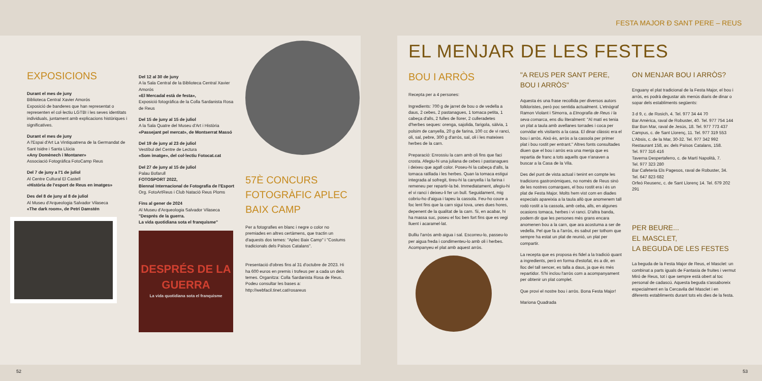EXPOSICIONS
Durant el mes de juny
Biblioteca Central Xavier Amorós
Exposició de banderes que han representat o representen el col·lectiu LGTBI i les seves identitats individuals, juntament amb explicacions històriques i significatives.
Durant el mes de juny
A l'Espai d'Art La Vintiquatrena de la Germandat de Sant Isidre i Santa Llúcia
«Any Domènech i Montaner»
Associació Fotogràfica FotoCamp Reus
Del 7 de juny a l'1 de juliol
Al Centre Cultural El Castell
«Història de l'esport de Reus en imatges»
Des del 8 de juny al 8 de juliol
Al Museu d'Arqueologia Salvador Vilaseca
«The dark room», de Petri Damstén
Del 12 al 30 de juny
A la Sala Central de la Biblioteca Central Xavier Amorós
«El Mercadal està de festa»,
Exposició fotogràfica de la Colla Sardanista Rosa de Reus
Del 15 de juny al 15 de juliol
A la Sala Quatre del Museu d'Art i Història
«Passejant pel mercat», de Montserrat Massó
Del 19 de juny al 23 de juliol
Vestíbul del Centre de Lectura
«Som imatge», del col·lectiu Fotocat.cat
Del 27 de juny al 15 de juliol
Palau Bofarull
FOTOSPORT 2022,
Biennal Internacional de Fotografia de l'Esport
Org. FotoArtReus i Club Natació Reus Ploms
Fins al gener de 2024
Al Museu d'Arqueologia Salvador Vilaseca
"Després de la guerra.
La vida quotidiana sota el franquisme"
DESPRÉS DE LA GUERRA
La vida quotidiana sota el franquisme
57È CONCURS FOTOGRÀFIC APLEC BAIX CAMP
Per a fotografies en blanc i negre o color no premiades en altres certàmens, que tractin un d'aquests dos temes: "Aplec Baix Camp" i "Costums tradicionals dels Països Catalans".
Presentació d'obres fins al 31 d'octubre de 2023. Hi ha 600 euros en premis i trofeus per a cada un dels temes. Organitza: Colla Sardanista Rosa de Reus. Podeu consultar les bases a: http://webfacil.tinet.cat/rosareus
52
FESTA MAJOR Ð SANT PERE – REUS
EL MENJAR DE LES FESTES
BOU I ARRÒS
Recepta per a 4 persones:
Ingredients: 700 g de jarret de bou o de vedella a daus, 2 cebes, 2 pastanagues, 1 tomaca petita, 1 cabeça d'alls, 2 fulles de llorer, 2 culleradetes d'herbes seques: orenga, sajolida, farigola, sàlvia, 1 polsim de canyella, 20 g de farina, 100 cc de vi ranci, oli, sal, pebre, 300 g d'arròs, sal, oli i les mateixes herbes de la carn.
Preparació: Enrossiu la carn amb oli fins que faci crosta. Afegiu-hi una juliana de cebes i pastanagues i deixeu que agafi color. Poseu-hi la cabeça d'alls, la tomaca ratllada i les herbes. Quan la tomaca estigui integrada al sofregit, tireu-hi la canyella i la farina i remeneu per repartir-la bé. Immediatament, afegiu-hi el vi ranci i deixeu-li fer un bull. Seguidament, mig cobriu-ho d'aigua i tapeu la cassola. Feu-ho coure a foc lent fins que la carn sigui tova, unes dues hores, depenent de la qualitat de la carn. Si, en acabar, hi ha massa suc, poseu el foc ben fort fins que es vegi lluent i acaramel·lat.
Bulliu l'arròs amb aigua i sal. Escorreu-lo, passeu-lo per aigua freda i condimenteu-lo amb oli i herbes. Acompanyeu el plat amb aquest arròs.
"A REUS PER SANT PERE, BOU I ARRÒS"
Aquesta és una frase recollida per diversos autors folkloristes, però poc sentida actualment. L'etnògraf Ramon Violant i Simorra, a Etnografia de Reus i la seva comarca, ens diu literalment: "Al matí es tenia un plat a taula amb avellanes torrades i coca per convidar els visitants a la casa. El dinar clàssic era el bou i arròs. Això és, arròs a la cassola per primer plat i bou rostit per entrant." Altres fonts consultades diuen que el bou i arròs era una menja que es repartia de franc a tots aquells que n'anaven a buscar a la Casa de la Vila.
Des del punt de vista actual i tenint en compte les tradicions gastronòmiques, no només de Reus sinó de les nostres comarques, el bou rostit era i és un plat de Festa Major. Molts hem vist com en diades especials apareixia a la taula allò que anomenem tall rodó rostit a la cassola, amb ceba, alls, en algunes ocasions tomaca, herbes i vi ranci. D'altra banda, podem dir que les persones més grans encara anomenen bou a la carn, que ara acostuma a ser de vedella. Pel que fa a l'arròs, és sabut per tothom que sempre ha estat un plat de reunió, un plat per compartir.
La recepta que es proposa és fidel a la tradició quant a ingredients, però en forma d'estofat, és a dir, en lloc del tall sencer, es talla a daus, ja que és més repartidor. S'hi inclou l'arròs com a acompanyament per obtenir un plat complet.
Que provi el nostre bou i arròs. Bona Festa Major!
Mariona Quadrada
ON MENJAR BOU I ARRÒS?
Enguany el plat tradicional de la Festa Major, el bou i arròs, es podrà degustar als menús diaris de dinar o sopar dels establiments següents:
3 d 9, c. de Rosich, 4. Tel. 977 34 44 70
Bar Amèrica, raval de Robuster, 40. Tel. 977 754 144
Bar Bon Mar, raval de Jesús, 18. Tel. 977 773 437
Campus, c. de Sant Llorenç, 11. Tel. 977 319 553
L'Absis, c. de la Mar, 30-32. Tel. 977 342 992
Restaurant 158, av. dels Països Catalans, 158.
Tel. 977 316 416
Taverna Despertaferro, c. de Martí Napolità, 7.
Tel. 977 323 280
Bar Cafeteria Els Pagesos, raval de Robuster, 34.
Tel. 647 823 682
Orfeó Reusenc, c. de Sant Llorenç 14. Tel. 679 202 291
PER BEURE...
EL MASCLET,
LA BEGUDA DE LES FESTES
La beguda de la Festa Major de Reus, el Masclet: un combinat a parts iguals de Fantasia de fruites i vermut Miró de Reus, tot i que sempre està obert al toc personal de cadascú. Aquesta beguda s'assaboreix especialment en la Cercavila del Masclet i en diferents establiments durant tots els dies de la festa.
53